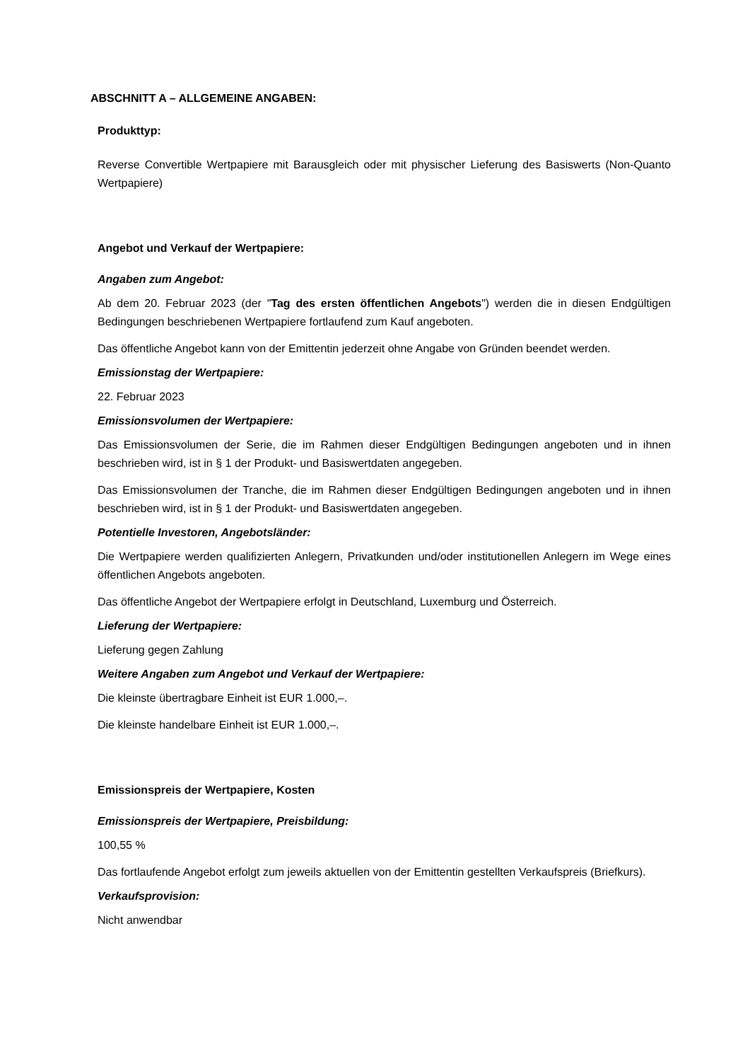ABSCHNITT A – ALLGEMEINE ANGABEN:
Produkttyp:
Reverse Convertible Wertpapiere mit Barausgleich oder mit physischer Lieferung des Basiswerts (Non-Quanto Wertpapiere)
Angebot und Verkauf der Wertpapiere:
Angaben zum Angebot:
Ab dem 20. Februar 2023 (der "Tag des ersten öffentlichen Angebots") werden die in diesen Endgültigen Bedingungen beschriebenen Wertpapiere fortlaufend zum Kauf angeboten.
Das öffentliche Angebot kann von der Emittentin jederzeit ohne Angabe von Gründen beendet werden.
Emissionstag der Wertpapiere:
22. Februar 2023
Emissionsvolumen der Wertpapiere:
Das Emissionsvolumen der Serie, die im Rahmen dieser Endgültigen Bedingungen angeboten und in ihnen beschrieben wird, ist in § 1 der Produkt- und Basiswertdaten angegeben.
Das Emissionsvolumen der Tranche, die im Rahmen dieser Endgültigen Bedingungen angeboten und in ihnen beschrieben wird, ist in § 1 der Produkt- und Basiswertdaten angegeben.
Potentielle Investoren, Angebotsländer:
Die Wertpapiere werden qualifizierten Anlegern, Privatkunden und/oder institutionellen Anlegern im Wege eines öffentlichen Angebots angeboten.
Das öffentliche Angebot der Wertpapiere erfolgt in Deutschland, Luxemburg und Österreich.
Lieferung der Wertpapiere:
Lieferung gegen Zahlung
Weitere Angaben zum Angebot und Verkauf der Wertpapiere:
Die kleinste übertragbare Einheit ist EUR 1.000,–.
Die kleinste handelbare Einheit ist EUR 1.000,–.
Emissionspreis der Wertpapiere, Kosten
Emissionspreis der Wertpapiere, Preisbildung:
100,55 %
Das fortlaufende Angebot erfolgt zum jeweils aktuellen von der Emittentin gestellten Verkaufspreis (Briefkurs).
Verkaufsprovision:
Nicht anwendbar